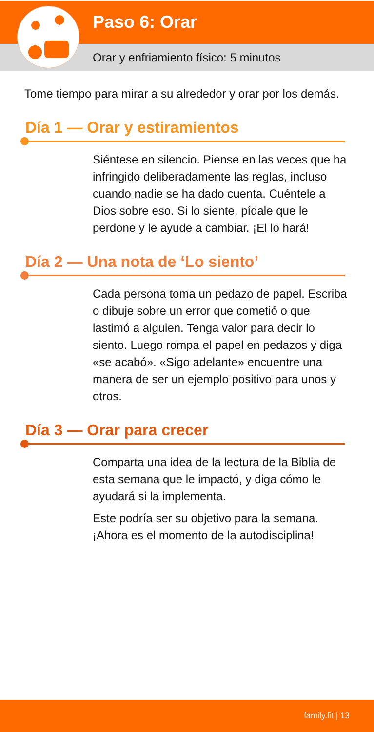Paso 6: Orar
Orar y enfriamiento físico: 5 minutos
Tome tiempo para mirar a su alrededor y orar por los demás.
Día 1 — Orar y estiramientos
Siéntese en silencio. Piense en las veces que ha infringido deliberadamente las reglas, incluso cuando nadie se ha dado cuenta. Cuéntele a Dios sobre eso. Si lo siente, pídale que le perdone y le ayude a cambiar. ¡El lo hará!
Día 2 — Una nota de ‘Lo siento’
Cada persona toma un pedazo de papel. Escriba o dibuje sobre un error que cometió o que lastimó a alguien. Tenga valor para decir lo siento. Luego rompa el papel en pedazos y diga «se acabó». «Sigo adelante» encuentre una manera de ser un ejemplo positivo para unos y otros.
Día 3 — Orar para crecer
Comparta una idea de la lectura de la Biblia de esta semana que le impactó, y diga cómo le ayudará si la implementa.
Este podría ser su objetivo para la semana. ¡Ahora es el momento de la autodisciplina!
family.fit | 13